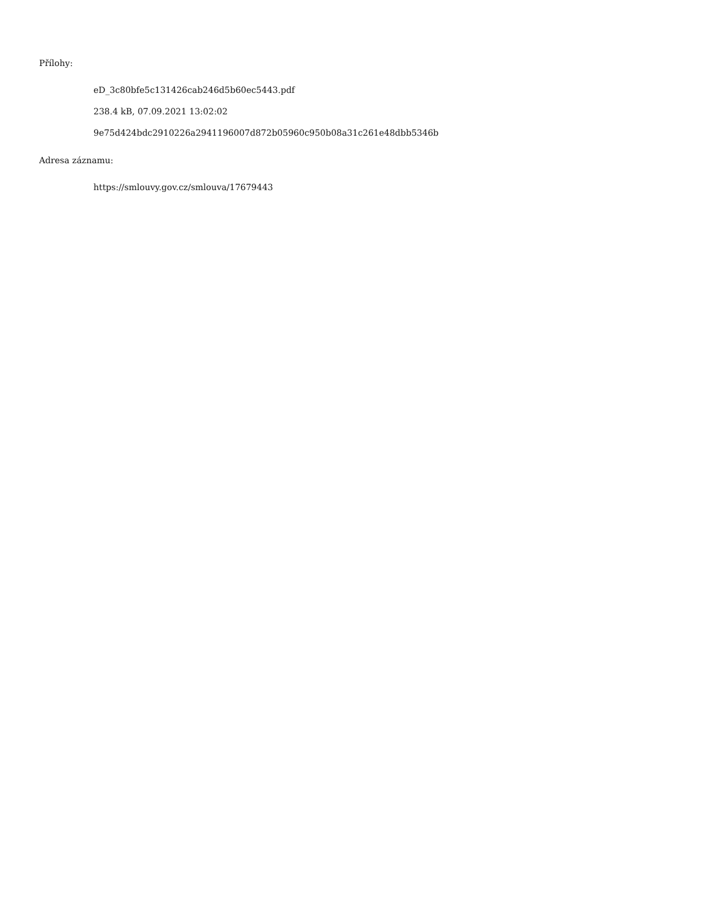Přílohy:
eD_3c80bfe5c131426cab246d5b60ec5443.pdf
238.4 kB, 07.09.2021 13:02:02
9e75d424bdc2910226a2941196007d872b05960c950b08a31c261e48dbb5346b
Adresa záznamu:
https://smlouvy.gov.cz/smlouva/17679443